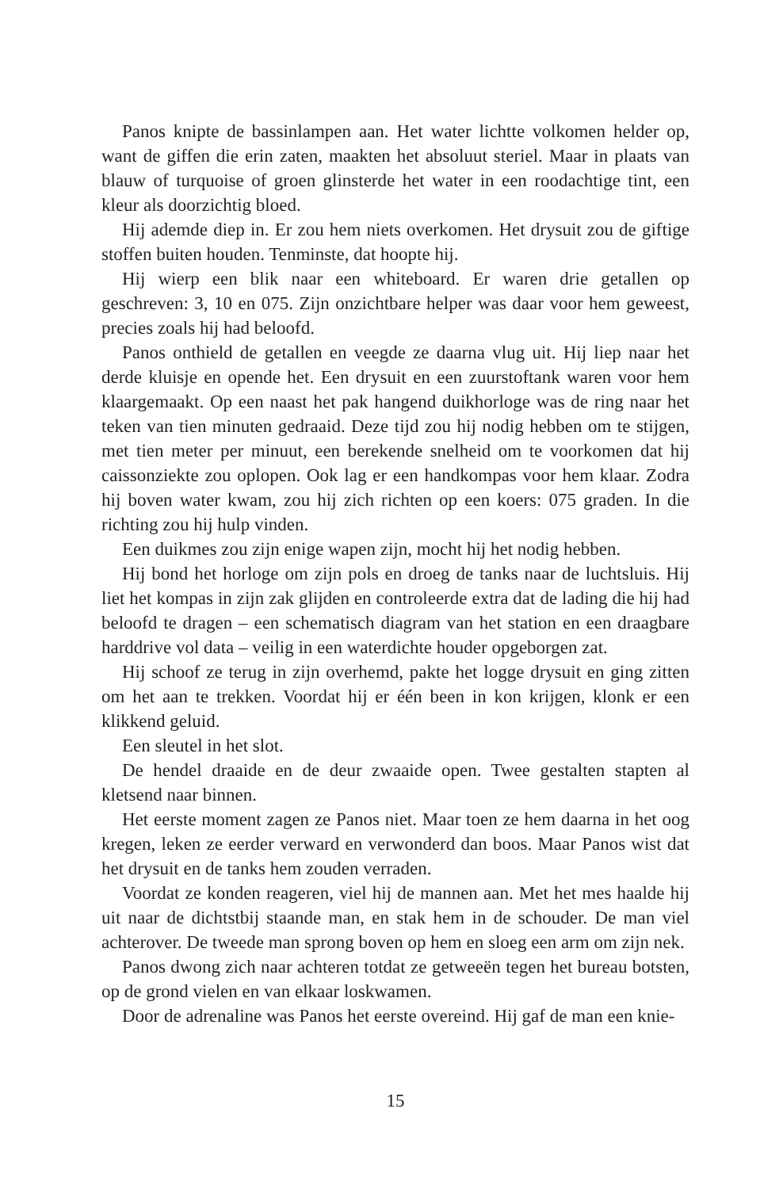Panos knipte de bassinlampen aan. Het water lichtte volkomen helder op, want de giffen die erin zaten, maakten het absoluut steriel. Maar in plaats van blauw of turquoise of groen glinsterde het water in een roodachtige tint, een kleur als doorzichtig bloed.
Hij ademde diep in. Er zou hem niets overkomen. Het drysuit zou de giftige stoffen buiten houden. Tenminste, dat hoopte hij.
Hij wierp een blik naar een whiteboard. Er waren drie getallen op geschreven: 3, 10 en 075. Zijn onzichtbare helper was daar voor hem geweest, precies zoals hij had beloofd.
Panos onthield de getallen en veegde ze daarna vlug uit. Hij liep naar het derde kluisje en opende het. Een drysuit en een zuurstoftank waren voor hem klaargemaakt. Op een naast het pak hangend duikhorloge was de ring naar het teken van tien minuten gedraaid. Deze tijd zou hij nodig hebben om te stijgen, met tien meter per minuut, een berekende snelheid om te voorkomen dat hij caissonziekte zou oplopen. Ook lag er een handkompas voor hem klaar. Zodra hij boven water kwam, zou hij zich richten op een koers: 075 graden. In die richting zou hij hulp vinden.
Een duikmes zou zijn enige wapen zijn, mocht hij het nodig hebben.
Hij bond het horloge om zijn pols en droeg de tanks naar de luchtsluis. Hij liet het kompas in zijn zak glijden en controleerde extra dat de lading die hij had beloofd te dragen – een schematisch diagram van het station en een draagbare harddrive vol data – veilig in een waterdichte houder opgeborgen zat.
Hij schoof ze terug in zijn overhemd, pakte het logge drysuit en ging zitten om het aan te trekken. Voordat hij er één been in kon krijgen, klonk er een klikkend geluid.
Een sleutel in het slot.
De hendel draaide en de deur zwaaide open. Twee gestalten stapten al kletsend naar binnen.
Het eerste moment zagen ze Panos niet. Maar toen ze hem daarna in het oog kregen, leken ze eerder verward en verwonderd dan boos. Maar Panos wist dat het drysuit en de tanks hem zouden verraden.
Voordat ze konden reageren, viel hij de mannen aan. Met het mes haalde hij uit naar de dichtstbij staande man, en stak hem in de schouder. De man viel achterover. De tweede man sprong boven op hem en sloeg een arm om zijn nek.
Panos dwong zich naar achteren totdat ze getweeën tegen het bureau botsten, op de grond vielen en van elkaar loskwamen.
Door de adrenaline was Panos het eerste overeind. Hij gaf de man een knie-
15